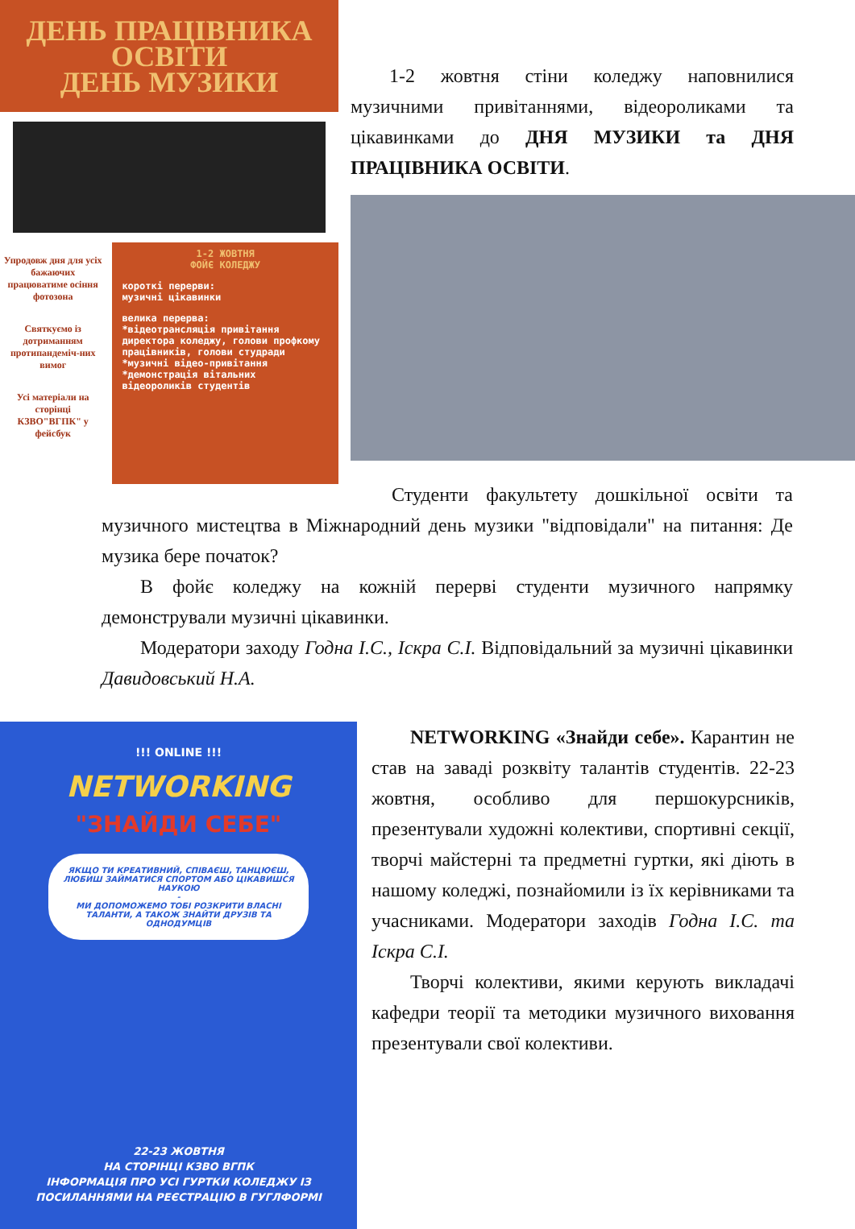ДЕНЬ ПРАЦІВНИКА
ОСВІТИ
ДЕНЬ МУЗИКИ
Упродовж дня для усіх бажаючих працюватиме осіння фотозона
Святкуємо із дотриманням протипандеміч-них вимог
Усі матеріали на сторінці КЗВО"ВГПК" у фейсбук
1-2 ЖОВТНЯ
ФОЙЄ КОЛЕДЖУ
короткі перерви:
музичні цікавинки
велика перерва:
*відеотрансляція привітання директора коледжу, голови профкому працівників, голови студради
*музичні відео-привітання
*демонстрація вітальних відеороликів студентів
  1-2 жовтня стіни коледжу наповнилися музичними привітаннями, відеороликами та цікавинками до ДНЯ МУЗИКИ та ДНЯ ПРАЦІВНИКА ОСВІТИ.
Студенти факультету дошкільної освіти та музичного мистецтва в Міжнародний день музики "відповідали" на питання: Де музика бере початок?
  В фойє коледжу на кожній перерві студенти музичного напрямку демонстрували музичні цікавинки.
  Модератори заходу Годна І.С., Іскра С.І. Відповідальний за музичні цікавинки Давидовський Н.А.
!!! ONLINE !!!
NETWORKING
"ЗНАЙДИ СЕБЕ"
ЯКЩО ТИ КРЕАТИВНИЙ, СПІВАЄШ, ТАНЦЮЄШ, ЛЮБИШ ЗАЙМАТИСЯ СПОРТОМ АБО ЦІКАВИШСЯ НАУКОЮ
-
МИ ДОПОМОЖЕМО ТОБІ РОЗКРИТИ ВЛАСНІ ТАЛАНТИ, А ТАКОЖ ЗНАЙТИ ДРУЗІВ ТА ОДНОДУМЦІВ
22-23 ЖОВТНЯ
НА СТОРІНЦІ КЗВО ВГПК
ІНФОРМАЦІЯ ПРО УСІ ГУРТКИ КОЛЕДЖУ ІЗ ПОСИЛАННЯМИ НА РЕЄСТРАЦІЮ В ГУГЛФОРМІ
  NETWORKING «Знайди себе». Карантин не став на заваді розквіту талантів студентів. 22-23 жовтня, особливо для першокурсників, презентували художні колективи, спортивні секції, творчі майстерні та предметні гуртки, які діють в нашому коледжі, познайомили із їх керівниками та учасниками. Модератори заходів Годна І.С. та Іскра С.І.
  Творчі колективи, якими керують викладачі кафедри теорії та методики музичного виховання презентували свої колективи.